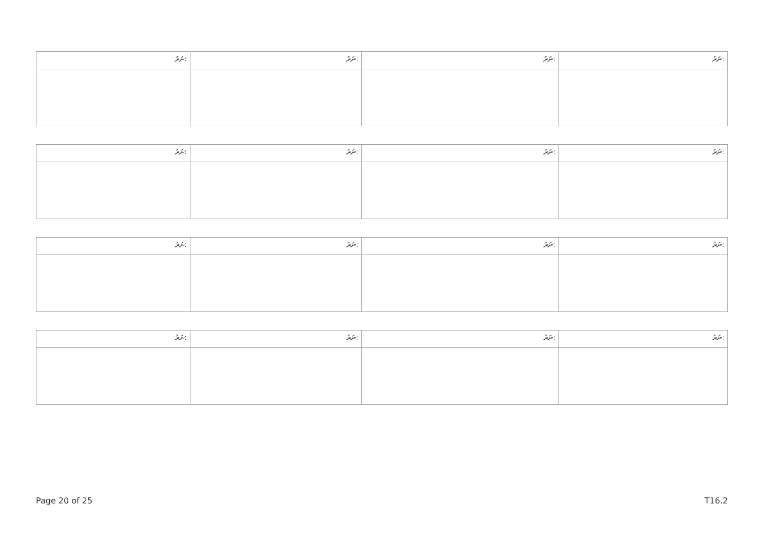| ނަރު: | ނަރު: | ނަރު: | ނަރު: |
| ނަރު: | ނަރު: | ނަރު: | ނަރު: |
| ނަރު: | ނަރު: | ނަރު: | ނަރު: |
| ނަރު: | ނަރު: | ނަރު: | ނަރު: |
Page 20 of 25 T16.2